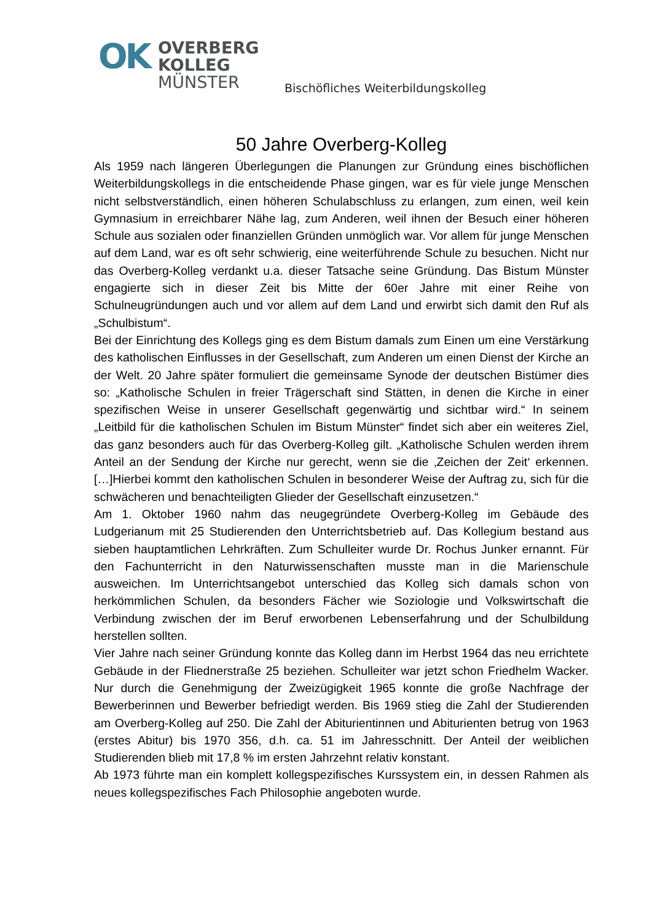OK
OVERBERG
KOLLEG
MÜNSTER
Bischöfliches Weiterbildungskolleg
50 Jahre Overberg-Kolleg
Als 1959 nach längeren Überlegungen die Planungen zur Gründung eines bischöflichen Weiterbildungskollegs in die entscheidende Phase gingen, war es für viele junge Menschen nicht selbstverständlich, einen höheren Schulabschluss zu erlangen, zum einen, weil kein Gymnasium in erreichbarer Nähe lag, zum Anderen, weil ihnen der Besuch einer höheren Schule aus sozialen oder finanziellen Gründen unmöglich war. Vor allem für junge Menschen auf dem Land, war es oft sehr schwierig, eine weiterführende Schule zu besuchen. Nicht nur das Overberg-Kolleg verdankt u.a. dieser Tatsache seine Gründung. Das Bistum Münster engagierte sich in dieser Zeit bis Mitte der 60er Jahre mit einer Reihe von Schulneugründungen auch und vor allem auf dem Land und erwirbt sich damit den Ruf als „Schulbistum“.
Bei der Einrichtung des Kollegs ging es dem Bistum damals zum Einen um eine Verstärkung des katholischen Einflusses in der Gesellschaft, zum Anderen um einen Dienst der Kirche an der Welt. 20 Jahre später formuliert die gemeinsame Synode der deutschen Bistümer dies so: „Katholische Schulen in freier Trägerschaft sind Stätten, in denen die Kirche in einer spezifischen Weise in unserer Gesellschaft gegenwärtig und sichtbar wird.“ In seinem „Leitbild für die katholischen Schulen im Bistum Münster“ findet sich aber ein weiteres Ziel, das ganz besonders auch für das Overberg-Kolleg gilt. „Katholische Schulen werden ihrem Anteil an der Sendung der Kirche nur gerecht, wenn sie die ‚Zeichen der Zeit‘ erkennen. […]Hierbei kommt den katholischen Schulen in besonderer Weise der Auftrag zu, sich für die schwächeren und benachteiligten Glieder der Gesellschaft einzusetzen.“
Am 1. Oktober 1960 nahm das neugegründete Overberg-Kolleg im Gebäude des Ludgerianum mit 25 Studierenden den Unterrichtsbetrieb auf. Das Kollegium bestand aus sieben hauptamtlichen Lehrkräften. Zum Schulleiter wurde Dr. Rochus Junker ernannt. Für den Fachunterricht in den Naturwissenschaften musste man in die Marienschule ausweichen. Im Unterrichtsangebot unterschied das Kolleg sich damals schon von herkömmlichen Schulen, da besonders Fächer wie Soziologie und Volkswirtschaft die Verbindung zwischen der im Beruf erworbenen Lebenserfahrung und der Schulbildung herstellen sollten.
Vier Jahre nach seiner Gründung konnte das Kolleg dann im Herbst 1964 das neu errichtete Gebäude in der Fliednerstraße 25 beziehen. Schulleiter war jetzt schon Friedhelm Wacker. Nur durch die Genehmigung der Zweizügigkeit 1965 konnte die große Nachfrage der Bewerberinnen und Bewerber befriedigt werden. Bis 1969 stieg die Zahl der Studierenden am Overberg-Kolleg auf 250. Die Zahl der Abiturientinnen und Abiturienten betrug von 1963 (erstes Abitur) bis 1970 356, d.h. ca. 51 im Jahresschnitt. Der Anteil der weiblichen Studierenden blieb mit 17,8 % im ersten Jahrzehnt relativ konstant.
Ab 1973 führte man ein komplett kollegspezifisches Kurssystem ein, in dessen Rahmen als neues kollegspezifisches Fach Philosophie angeboten wurde.